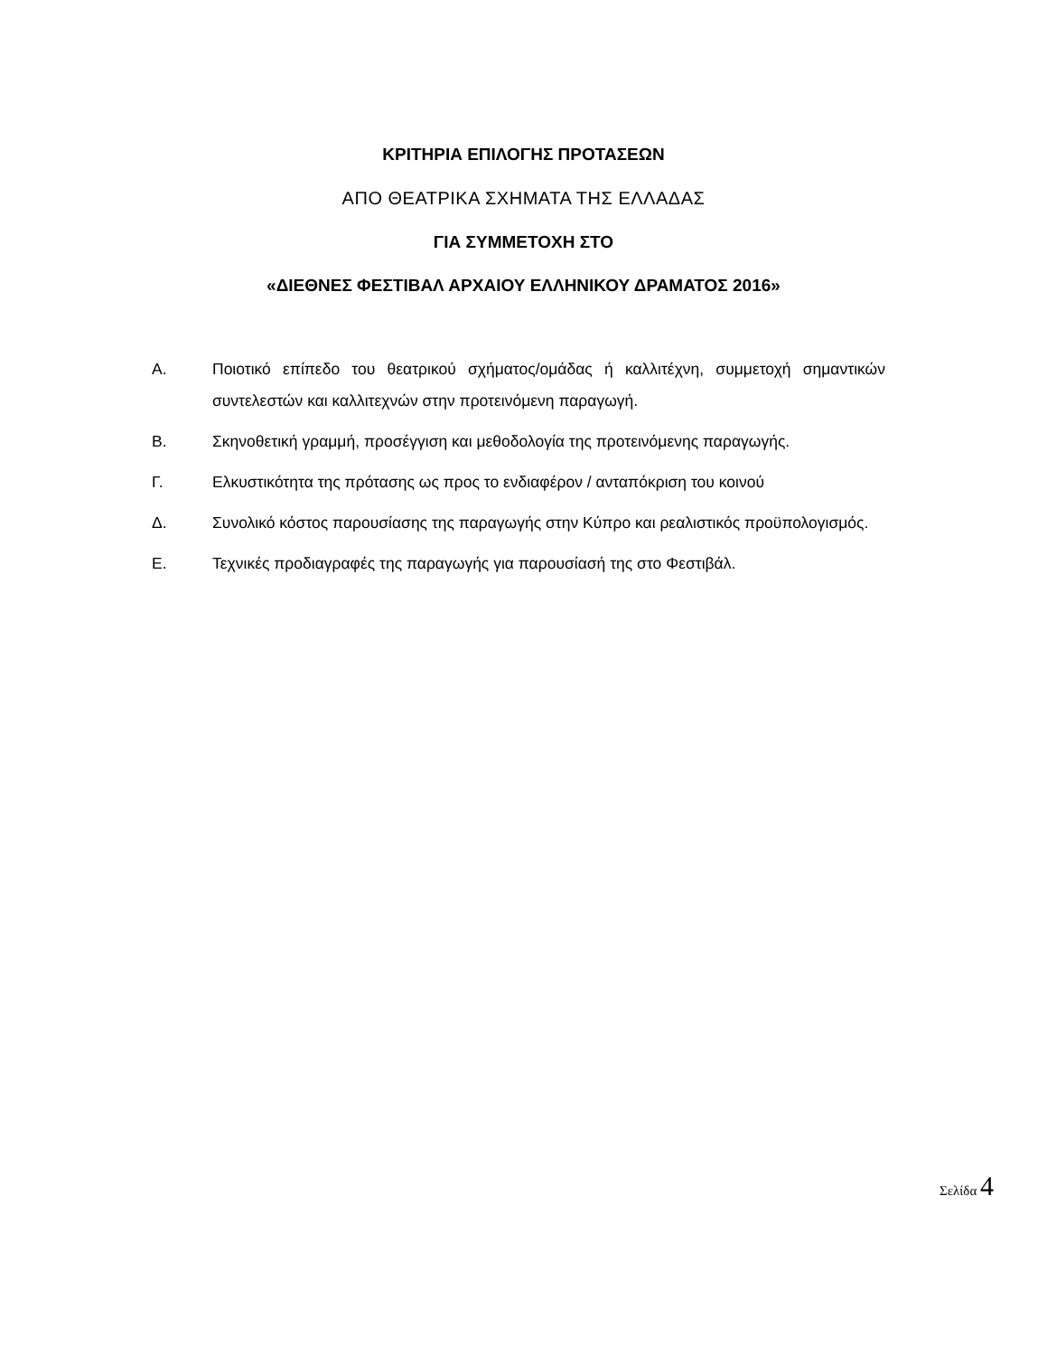ΚΡΙΤΗΡΙΑ ΕΠΙΛΟΓΗΣ ΠΡΟΤΑΣΕΩΝ
ΑΠΟ ΘΕΑΤΡΙΚΑ ΣΧΗΜΑΤΑ ΤΗΣ ΕΛΛΑΔΑΣ
ΓΙΑ ΣΥΜΜΕΤΟΧΗ ΣΤΟ
«ΔΙΕΘΝΕΣ ΦΕΣΤΙΒΑΛ ΑΡΧΑΙΟΥ ΕΛΛΗΝΙΚΟΥ ΔΡΑΜΑΤΟΣ 2016»
Α. Ποιοτικό επίπεδο του θεατρικού σχήματος/ομάδας ή καλλιτέχνη, συμμετοχή σημαντικών συντελεστών και καλλιτεχνών στην προτεινόμενη παραγωγή.
Β. Σκηνοθετική γραμμή, προσέγγιση και μεθοδολογία της προτεινόμενης παραγωγής.
Γ. Ελκυστικότητα της πρότασης ως προς το ενδιαφέρον / ανταπόκριση του κοινού
Δ. Συνολικό κόστος παρουσίασης της παραγωγής στην Κύπρο και ρεαλιστικός προϋπολογισμός.
Ε. Τεχνικές προδιαγραφές της παραγωγής για παρουσίασή της στο Φεστιβάλ.
Σελίδα 4